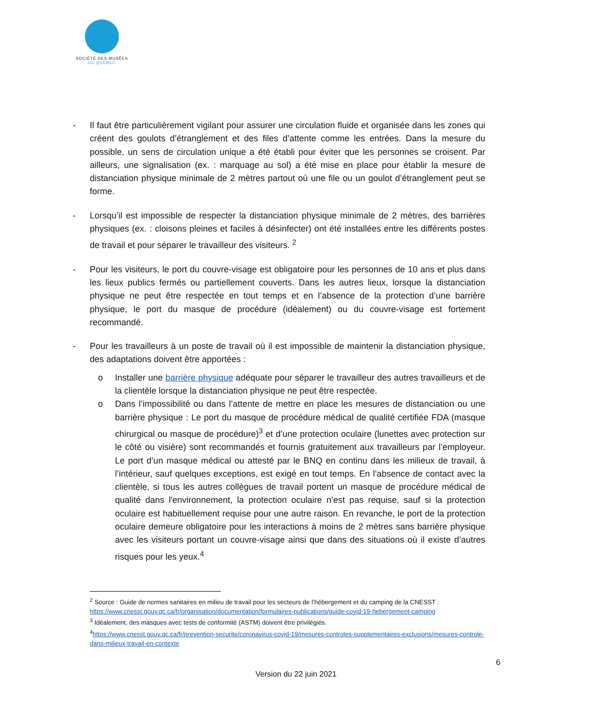SOCIÉTÉ DES MUSÉES
DU QUÉBEC
- Il faut être particulièrement vigilant pour assurer une circulation fluide et organisée dans les zones qui créent des goulots d’étranglement et des files d’attente comme les entrées. Dans la mesure du possible, un sens de circulation unique a été établi pour éviter que les personnes se croisent. Par ailleurs, une signalisation (ex. : marquage au sol) a été mise en place pour établir la mesure de distanciation physique minimale de 2 mètres partout où une file ou un goulot d’étranglement peut se forme.
- Lorsqu’il est impossible de respecter la distanciation physique minimale de 2 mètres, des barrières physiques (ex. : cloisons pleines et faciles à désinfecter) ont été installées entre les différents postes de travail et pour séparer le travailleur des visiteurs. <sup>2</sup>
- Pour les visiteurs, le port du couvre-visage est obligatoire pour les personnes de 10 ans et plus dans les lieux publics fermés ou partiellement couverts. Dans les autres lieux, lorsque la distanciation physique ne peut être respectée en tout temps et en l’absence de la protection d’une barrière physique, le port du masque de procédure (idéalement) ou du couvre-visage est fortement recommandé.
- Pour les travailleurs à un poste de travail où il est impossible de maintenir la distanciation physique, des adaptations doivent être apportées :
o Installer une barrière physique adéquate pour séparer le travailleur des autres travailleurs et de la clientèle lorsque la distanciation physique ne peut être respectée.
o Dans l’impossibilité ou dans l’attente de mettre en place les mesures de distanciation ou une barrière physique : Le port du masque de procédure médical de qualité certifiée FDA (masque chirurgical ou masque de procédure)<sup>3</sup> et d’une protection oculaire (lunettes avec protection sur le côté ou visière) sont recommandés et fournis gratuitement aux travailleurs par l’employeur. Le port d’un masque médical ou attesté par le BNQ en continu dans les milieux de travail, à l’intérieur, sauf quelques exceptions, est exigé en tout temps. En l’absence de contact avec la clientèle, si tous les autres collègues de travail portent un masque de procédure médical de qualité dans l'environnement, la protection oculaire n’est pas requise, sauf si la protection oculaire est habituellement requise pour une autre raison. En revanche, le port de la protection oculaire demeure obligatoire pour les interactions à moins de 2 mètres sans barrière physique avec les visiteurs portant un couvre-visage ainsi que dans des situations où il existe d’autres risques pour les yeux.<sup>4</sup>
<sup>2</sup> Source : Guide de normes sanitaires en milieu de travail pour les secteurs de l’hébergement et du camping de la CNESST :
https://www.cnesst.gouv.qc.ca/fr/organisation/documentation/formulaires-publications/guide-covid-19-hebergement-camping
<sup>3</sup> Idéalement, des masques avec tests de conformité (ASTM) doivent être privilégiés.
<sup>4</sup> https://www.cnesst.gouv.qc.ca/fr/prevention-securite/coronavirus-covid-19/mesures-controles-supplementaires-exclusions/mesures-controle-dans-milieux-travail-en-contexte
6
Version du 22 juin 2021